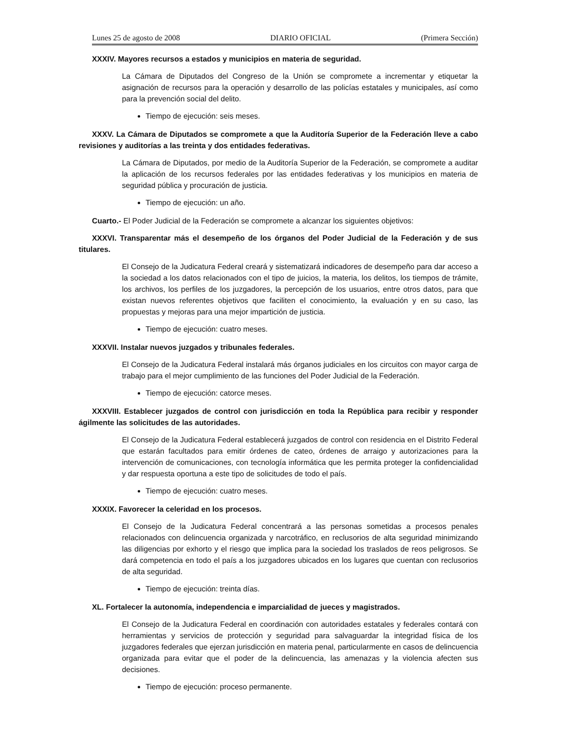Lunes 25 de agosto de 2008 DIARIO OFICIAL (Primera Sección)
XXXIV. Mayores recursos a estados y municipios en materia de seguridad.
La Cámara de Diputados del Congreso de la Unión se compromete a incrementar y etiquetar la asignación de recursos para la operación y desarrollo de las policías estatales y municipales, así como para la prevención social del delito.
Tiempo de ejecución: seis meses.
XXXV. La Cámara de Diputados se compromete a que la Auditoría Superior de la Federación lleve a cabo revisiones y auditorías a las treinta y dos entidades federativas.
La Cámara de Diputados, por medio de la Auditoría Superior de la Federación, se compromete a auditar la aplicación de los recursos federales por las entidades federativas y los municipios en materia de seguridad pública y procuración de justicia.
Tiempo de ejecución: un año.
Cuarto.- El Poder Judicial de la Federación se compromete a alcanzar los siguientes objetivos:
XXXVI. Transparentar más el desempeño de los órganos del Poder Judicial de la Federación y de sus titulares.
El Consejo de la Judicatura Federal creará y sistematizará indicadores de desempeño para dar acceso a la sociedad a los datos relacionados con el tipo de juicios, la materia, los delitos, los tiempos de trámite, los archivos, los perfiles de los juzgadores, la percepción de los usuarios, entre otros datos, para que existan nuevos referentes objetivos que faciliten el conocimiento, la evaluación y en su caso, las propuestas y mejoras para una mejor impartición de justicia.
Tiempo de ejecución: cuatro meses.
XXXVII. Instalar nuevos juzgados y tribunales federales.
El Consejo de la Judicatura Federal instalará más órganos judiciales en los circuitos con mayor carga de trabajo para el mejor cumplimiento de las funciones del Poder Judicial de la Federación.
Tiempo de ejecución: catorce meses.
XXXVIII. Establecer juzgados de control con jurisdicción en toda la República para recibir y responder ágilmente las solicitudes de las autoridades.
El Consejo de la Judicatura Federal establecerá juzgados de control con residencia en el Distrito Federal que estarán facultados para emitir órdenes de cateo, órdenes de arraigo y autorizaciones para la intervención de comunicaciones, con tecnología informática que les permita proteger la confidencialidad y dar respuesta oportuna a este tipo de solicitudes de todo el país.
Tiempo de ejecución: cuatro meses.
XXXIX. Favorecer la celeridad en los procesos.
El Consejo de la Judicatura Federal concentrará a las personas sometidas a procesos penales relacionados con delincuencia organizada y narcotráfico, en reclusorios de alta seguridad minimizando las diligencias por exhorto y el riesgo que implica para la sociedad los traslados de reos peligrosos. Se dará competencia en todo el país a los juzgadores ubicados en los lugares que cuentan con reclusorios de alta seguridad.
Tiempo de ejecución: treinta días.
XL. Fortalecer la autonomía, independencia e imparcialidad de jueces y magistrados.
El Consejo de la Judicatura Federal en coordinación con autoridades estatales y federales contará con herramientas y servicios de protección y seguridad para salvaguardar la integridad física de los juzgadores federales que ejerzan jurisdicción en materia penal, particularmente en casos de delincuencia organizada para evitar que el poder de la delincuencia, las amenazas y la violencia afecten sus decisiones.
Tiempo de ejecución: proceso permanente.